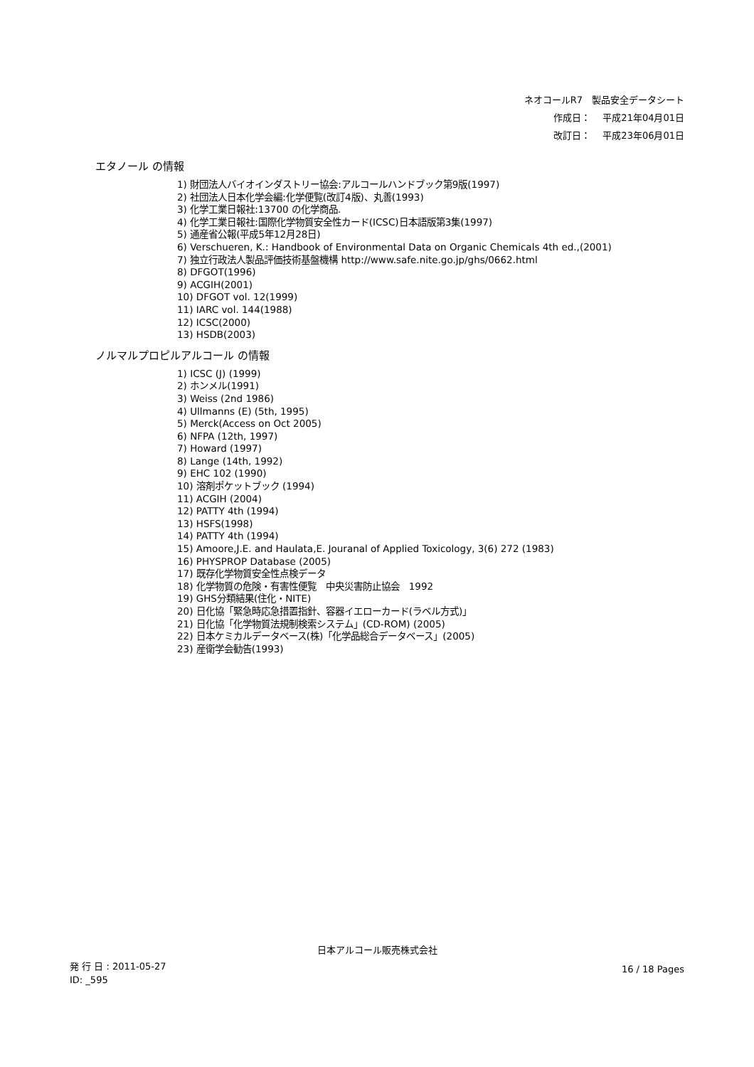ネオコールR7　製品安全データシート
作成日：　 平成21年04月01日
改訂日：　 平成23年06月01日
エタノール の情報
1) 財団法人バイオインダストリー協会:アルコールハンドブック第9版(1997)
2) 社団法人日本化学会編:化学便覧(改訂4版)、丸善(1993)
3) 化学工業日報社:13700 の化学商品.
4) 化学工業日報社:国際化学物質安全性カード(ICSC)日本語版第3集(1997)
5) 通産省公報(平成5年12月28日)
6) Verschueren, K.: Handbook of Environmental Data on Organic Chemicals 4th ed.,(2001)
7) 独立行政法人製品評価技術基盤機構 http://www.safe.nite.go.jp/ghs/0662.html
8) DFGOT(1996)
9) ACGIH(2001)
10) DFGOT vol. 12(1999)
11) IARC vol. 144(1988)
12) ICSC(2000)
13) HSDB(2003)
ノルマルプロピルアルコール の情報
1) ICSC (J) (1999)
2) ホンメル(1991)
3) Weiss (2nd 1986)
4) Ullmanns (E) (5th, 1995)
5) Merck(Access on Oct 2005)
6) NFPA (12th, 1997)
7) Howard (1997)
8) Lange (14th, 1992)
9) EHC 102 (1990)
10) 溶剤ポケットブック (1994)
11) ACGIH (2004)
12) PATTY 4th (1994)
13) HSFS(1998)
14) PATTY 4th (1994)
15) Amoore,J.E. and Haulata,E. Jouranal of Applied Toxicology, 3(6) 272 (1983)
16) PHYSPROP Database (2005)
17) 既存化学物質安全性点検データ
18) 化学物質の危険・有害性便覧　中央災害防止協会　1992
19) GHS分類結果(住化・NITE)
20) 日化協「緊急時応急措置指針、容器イエローカード(ラベル方式)」
21) 日化協「化学物質法規制検索システム」(CD-ROM) (2005)
22) 日本ケミカルデータベース(株)「化学品総合データベース」(2005)
23) 産衛学会勧告(1993)
日本アルコール販売株式会社
発 行 日 : 2011-05-27
ID: _595
16 / 18 Pages